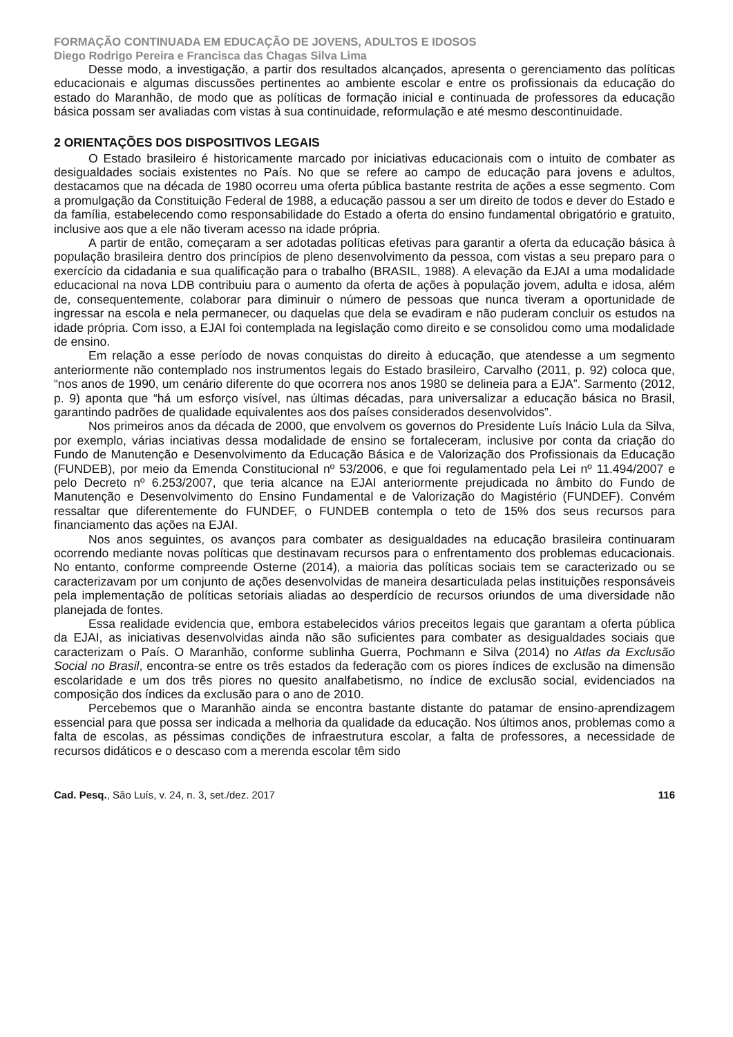FORMAÇÃO CONTINUADA EM EDUCAÇÃO DE JOVENS, ADULTOS E IDOSOS
Diego Rodrigo Pereira e Francisca das Chagas Silva Lima
Desse modo, a investigação, a partir dos resultados alcançados, apresenta o gerenciamento das políticas educacionais e algumas discussões pertinentes ao ambiente escolar e entre os profissionais da educação do estado do Maranhão, de modo que as políticas de formação inicial e continuada de professores da educação básica possam ser avaliadas com vistas à sua continuidade, reformulação e até mesmo descontinuidade.
2 ORIENTAÇÕES DOS DISPOSITIVOS LEGAIS
O Estado brasileiro é historicamente marcado por iniciativas educacionais com o intuito de combater as desigualdades sociais existentes no País. No que se refere ao campo de educação para jovens e adultos, destacamos que na década de 1980 ocorreu uma oferta pública bastante restrita de ações a esse segmento. Com a promulgação da Constituição Federal de 1988, a educação passou a ser um direito de todos e dever do Estado e da família, estabelecendo como responsabilidade do Estado a oferta do ensino fundamental obrigatório e gratuito, inclusive aos que a ele não tiveram acesso na idade própria.
A partir de então, começaram a ser adotadas políticas efetivas para garantir a oferta da educação básica à população brasileira dentro dos princípios de pleno desenvolvimento da pessoa, com vistas a seu preparo para o exercício da cidadania e sua qualificação para o trabalho (BRASIL, 1988). A elevação da EJAI a uma modalidade educacional na nova LDB contribuiu para o aumento da oferta de ações à população jovem, adulta e idosa, além de, consequentemente, colaborar para diminuir o número de pessoas que nunca tiveram a oportunidade de ingressar na escola e nela permanecer, ou daquelas que dela se evadiram e não puderam concluir os estudos na idade própria. Com isso, a EJAI foi contemplada na legislação como direito e se consolidou como uma modalidade de ensino.
Em relação a esse período de novas conquistas do direito à educação, que atendesse a um segmento anteriormente não contemplado nos instrumentos legais do Estado brasileiro, Carvalho (2011, p. 92) coloca que, “nos anos de 1990, um cenário diferente do que ocorrera nos anos 1980 se delineia para a EJA”. Sarmento (2012, p. 9) aponta que “há um esforço visível, nas últimas décadas, para universalizar a educação básica no Brasil, garantindo padrões de qualidade equivalentes aos dos países considerados desenvolvidos”.
Nos primeiros anos da década de 2000, que envolvem os governos do Presidente Luís Inácio Lula da Silva, por exemplo, várias inciativas dessa modalidade de ensino se fortaleceram, inclusive por conta da criação do Fundo de Manutenção e Desenvolvimento da Educação Básica e de Valorização dos Profissionais da Educação (FUNDEB), por meio da Emenda Constitucional nº 53/2006, e que foi regulamentado pela Lei nº 11.494/2007 e pelo Decreto nº 6.253/2007, que teria alcance na EJAI anteriormente prejudicada no âmbito do Fundo de Manutenção e Desenvolvimento do Ensino Fundamental e de Valorização do Magistério (FUNDEF). Convém ressaltar que diferentemente do FUNDEF, o FUNDEB contempla o teto de 15% dos seus recursos para financiamento das ações na EJAI.
Nos anos seguintes, os avanços para combater as desigualdades na educação brasileira continuaram ocorrendo mediante novas políticas que destinavam recursos para o enfrentamento dos problemas educacionais. No entanto, conforme compreende Osterne (2014), a maioria das políticas sociais tem se caracterizado ou se caracterizavam por um conjunto de ações desenvolvidas de maneira desarticulada pelas instituições responsáveis pela implementação de políticas setoriais aliadas ao desperdício de recursos oriundos de uma diversidade não planejada de fontes.
Essa realidade evidencia que, embora estabelecidos vários preceitos legais que garantam a oferta pública da EJAI, as iniciativas desenvolvidas ainda não são suficientes para combater as desigualdades sociais que caracterizam o País. O Maranhão, conforme sublinha Guerra, Pochmann e Silva (2014) no Atlas da Exclusão Social no Brasil, encontra-se entre os três estados da federação com os piores índices de exclusão na dimensão escolaridade e um dos três piores no quesito analfabetismo, no índice de exclusão social, evidenciados na composição dos índices da exclusão para o ano de 2010.
Percebemos que o Maranhão ainda se encontra bastante distante do patamar de ensino-aprendizagem essencial para que possa ser indicada a melhoria da qualidade da educação. Nos últimos anos, problemas como a falta de escolas, as péssimas condições de infraestrutura escolar, a falta de professores, a necessidade de recursos didáticos e o descaso com a merenda escolar têm sido
Cad. Pesq., São Luís, v. 24, n. 3, set./dez. 2017 116